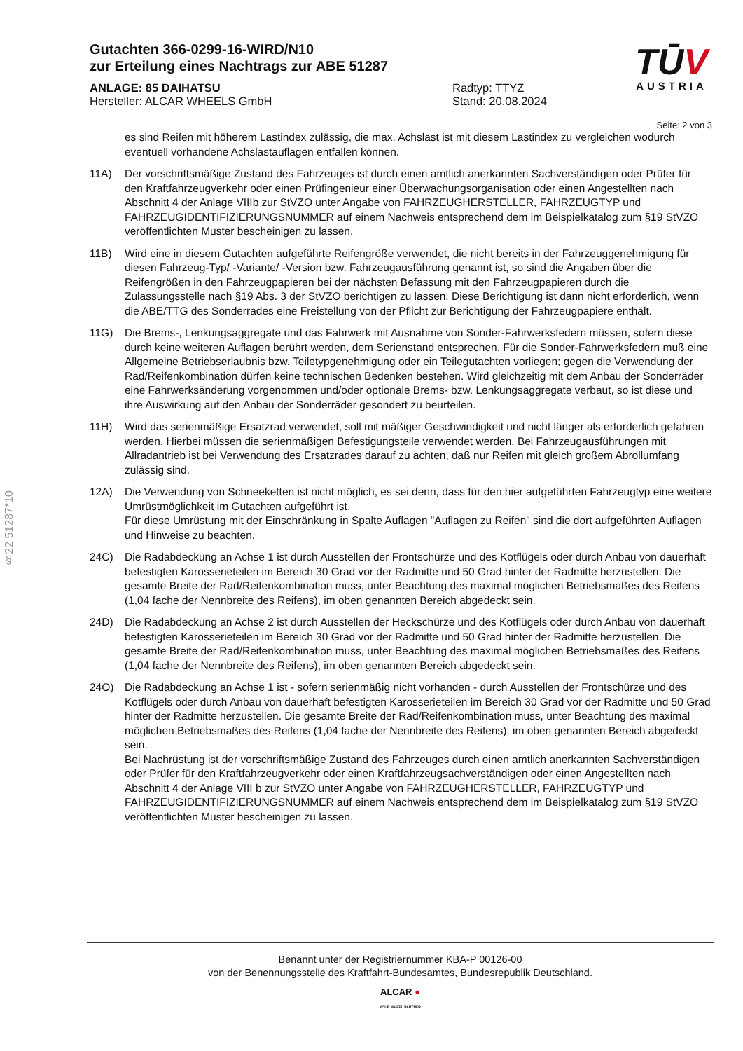§22 51287*10
TŪV
AUSTRIA
Gutachten 366-0299-16-WIRD/N10
zur Erteilung eines Nachtrags zur ABE 51287
ANLAGE: 85 DAIHATSU
Hersteller: ALCAR WHEELS GmbH
Radtyp: TTYZ
Stand: 20.08.2024
Seite: 2 von 3
es sind Reifen mit höherem Lastindex zulässig, die max. Achslast ist mit diesem Lastindex zu vergleichen wodurch eventuell vorhandene Achslastauflagen entfallen können.
11A) Der vorschriftsmäßige Zustand des Fahrzeuges ist durch einen amtlich anerkannten Sachverständigen oder Prüfer für den Kraftfahrzeugverkehr oder einen Prüfingenieur einer Überwachungsorganisation oder einen Angestellten nach Abschnitt 4 der Anlage VIIIb zur StVZO unter Angabe von FAHRZEUGHERSTELLER, FAHRZEUGTYP und FAHRZEUGIDENTIFIZIERUNGSNUMMER auf einem Nachweis entsprechend dem im Beispielkatalog zum §19 StVZO veröffentlichten Muster bescheinigen zu lassen.
11B) Wird eine in diesem Gutachten aufgeführte Reifengröße verwendet, die nicht bereits in der Fahrzeuggenehmigung für diesen Fahrzeug-Typ/ -Variante/ -Version bzw. Fahrzeugausführung genannt ist, so sind die Angaben über die Reifengrößen in den Fahrzeugpapieren bei der nächsten Befassung mit den Fahrzeugpapieren durch die Zulassungsstelle nach §19 Abs. 3 der StVZO berichtigen zu lassen. Diese Berichtigung ist dann nicht erforderlich, wenn die ABE/TTG des Sonderrades eine Freistellung von der Pflicht zur Berichtigung der Fahrzeugpapiere enthält.
11G) Die Brems-, Lenkungsaggregate und das Fahrwerk mit Ausnahme von Sonder-Fahrwerksfedern müssen, sofern diese durch keine weiteren Auflagen berührt werden, dem Serienstand entsprechen. Für die Sonder-Fahrwerksfedern muß eine Allgemeine Betriebserlaubnis bzw. Teiletypgenehmigung oder ein Teilegutachten vorliegen; gegen die Verwendung der Rad/Reifenkombination dürfen keine technischen Bedenken bestehen. Wird gleichzeitig mit dem Anbau der Sonderräder eine Fahrwerksänderung vorgenommen und/oder optionale Brems- bzw. Lenkungsaggregate verbaut, so ist diese und ihre Auswirkung auf den Anbau der Sonderräder gesondert zu beurteilen.
11H) Wird das serienmäßige Ersatzrad verwendet, soll mit mäßiger Geschwindigkeit und nicht länger als erforderlich gefahren werden. Hierbei müssen die serienmäßigen Befestigungsteile verwendet werden. Bei Fahrzeugausführungen mit Allradantrieb ist bei Verwendung des Ersatzrades darauf zu achten, daß nur Reifen mit gleich großem Abrollumfang zulässig sind.
12A) Die Verwendung von Schneeketten ist nicht möglich, es sei denn, dass für den hier aufgeführten Fahrzeugtyp eine weitere Umrüstmöglichkeit im Gutachten aufgeführt ist.
Für diese Umrüstung mit der Einschränkung in Spalte Auflagen "Auflagen zu Reifen" sind die dort aufgeführten Auflagen und Hinweise zu beachten.
24C) Die Radabdeckung an Achse 1 ist durch Ausstellen der Frontschürze und des Kotflügels oder durch Anbau von dauerhaft befestigten Karosserieteilen im Bereich 30 Grad vor der Radmitte und 50 Grad hinter der Radmitte herzustellen. Die gesamte Breite der Rad/Reifenkombination muss, unter Beachtung des maximal möglichen Betriebsmaßes des Reifens (1,04 fache der Nennbreite des Reifens), im oben genannten Bereich abgedeckt sein.
24D) Die Radabdeckung an Achse 2 ist durch Ausstellen der Heckschürze und des Kotflügels oder durch Anbau von dauerhaft befestigten Karosserieteilen im Bereich 30 Grad vor der Radmitte und 50 Grad hinter der Radmitte herzustellen. Die gesamte Breite der Rad/Reifenkombination muss, unter Beachtung des maximal möglichen Betriebsmaßes des Reifens (1,04 fache der Nennbreite des Reifens), im oben genannten Bereich abgedeckt sein.
24O) Die Radabdeckung an Achse 1 ist - sofern serienmäßig nicht vorhanden - durch Ausstellen der Frontschürze und des Kotflügels oder durch Anbau von dauerhaft befestigten Karosserieteilen im Bereich 30 Grad vor der Radmitte und 50 Grad hinter der Radmitte herzustellen. Die gesamte Breite der Rad/Reifenkombination muss, unter Beachtung des maximal möglichen Betriebsmaßes des Reifens (1,04 fache der Nennbreite des Reifens), im oben genannten Bereich abgedeckt sein.
Bei Nachrüstung ist der vorschriftsmäßige Zustand des Fahrzeuges durch einen amtlich anerkannten Sachverständigen oder Prüfer für den Kraftfahrzeugverkehr oder einen Kraftfahrzeugsachverständigen oder einen Angestellten nach Abschnitt 4 der Anlage VIII b zur StVZO unter Angabe von FAHRZEUGHERSTELLER, FAHRZEUGTYP und FAHRZEUGIDENTIFIZIERUNGSNUMMER auf einem Nachweis entsprechend dem im Beispielkatalog zum §19 StVZO veröffentlichten Muster bescheinigen zu lassen.
Benannt unter der Registriernummer KBA-P 00126-00
von der Benennungsstelle des Kraftfahrt-Bundesamtes, Bundesrepublik Deutschland.
ALCAR ●
YOUR WHEEL PARTNER